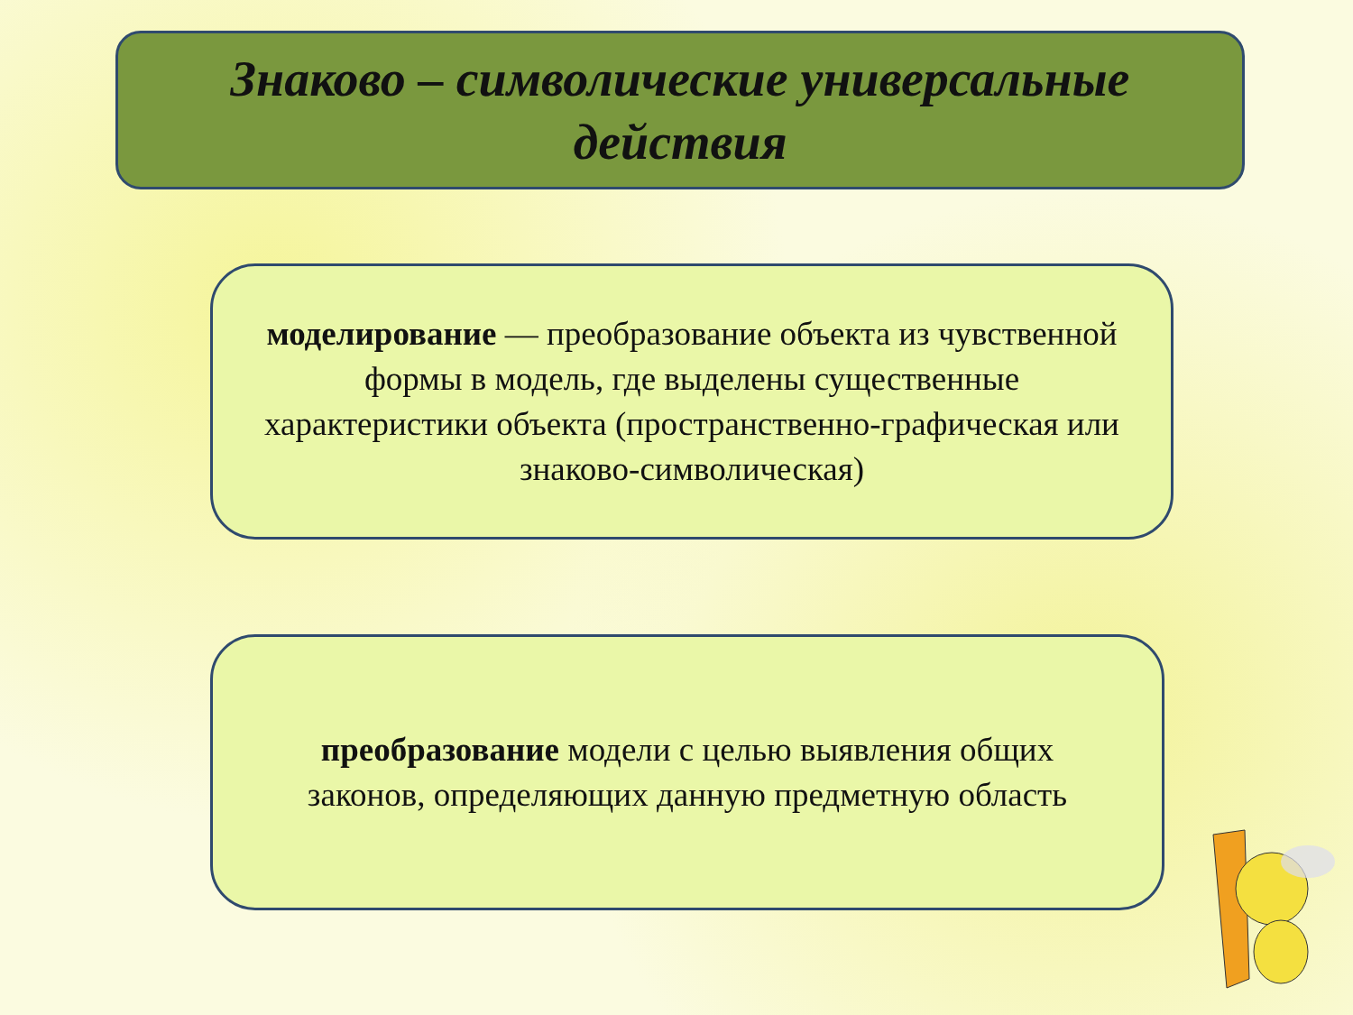Знаково – символические универсальные
действия
моделирование — преобразование объекта из чувственной формы в модель, где выделены существенные характеристики объекта (пространственно-графическая или знаково-символическая)
преобразование модели с целью выявления общих законов, определяющих данную предметную область